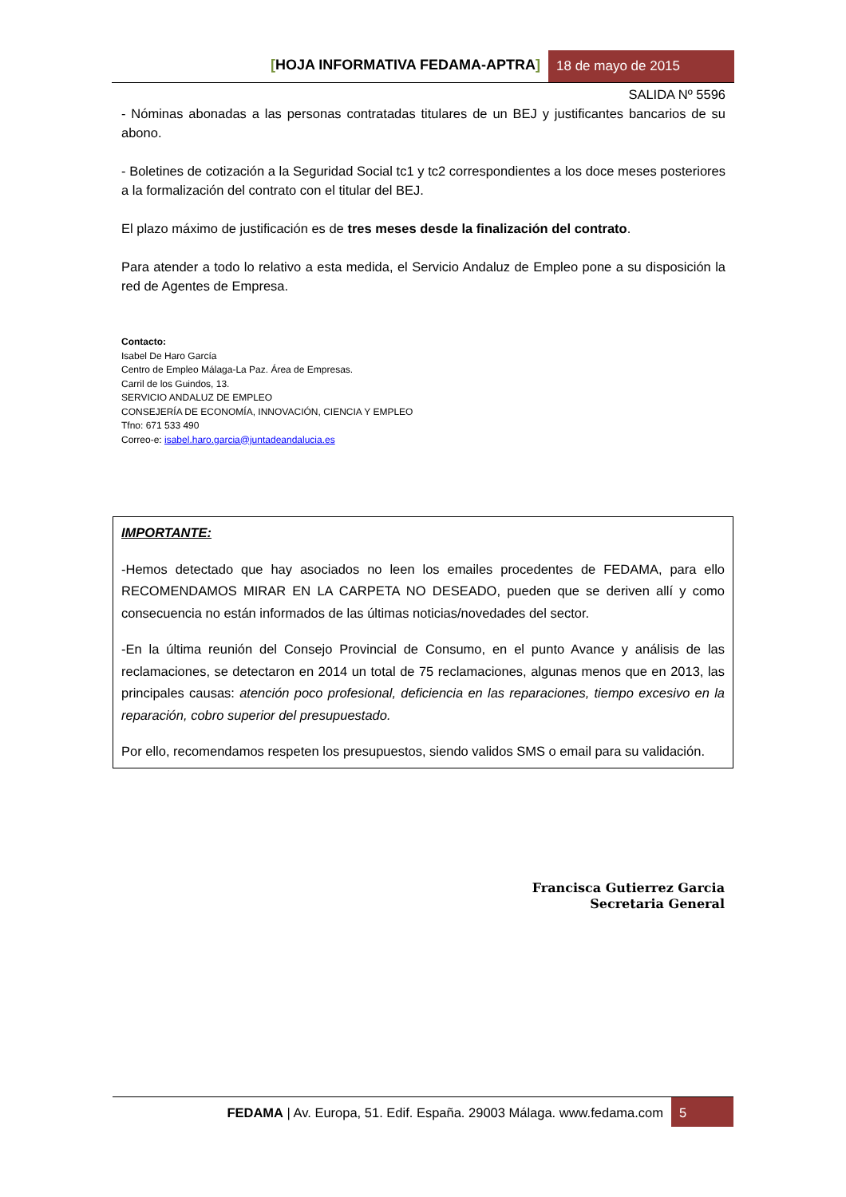[HOJA INFORMATIVA FEDAMA-APTRA]
18 de mayo de 2015
SALIDA Nº 5596
- Nóminas abonadas a las personas contratadas titulares de un BEJ y justificantes bancarios de su abono.
- Boletines de cotización a la Seguridad Social tc1 y tc2 correspondientes a los doce meses posteriores a la formalización del contrato con el titular del BEJ.
El plazo máximo de justificación es de tres meses desde la finalización del contrato.
Para atender a todo lo relativo a esta medida, el Servicio Andaluz de Empleo pone a su disposición la red de Agentes de Empresa.
Contacto:
Isabel De Haro García
Centro de Empleo Málaga-La Paz. Área de Empresas.
Carril de los Guindos, 13.
SERVICIO ANDALUZ DE EMPLEO
CONSEJERÍA DE ECONOMÍA, INNOVACIÓN, CIENCIA Y EMPLEO
Tfno: 671 533 490
Correo-e: isabel.haro.garcia@juntadeandalucia.es
IMPORTANTE:
-Hemos detectado que hay asociados no leen los emailes procedentes de FEDAMA, para ello RECOMENDAMOS MIRAR EN LA CARPETA NO DESEADO, pueden que se deriven allí y como consecuencia no están informados de las últimas noticias/novedades del sector.
-En la última reunión del Consejo Provincial de Consumo, en el punto Avance y análisis de las reclamaciones, se detectaron en 2014 un total de 75 reclamaciones, algunas menos que en 2013, las principales causas: atención poco profesional, deficiencia en las reparaciones, tiempo excesivo en la reparación, cobro superior del presupuestado.
Por ello, recomendamos respeten los presupuestos, siendo validos SMS o email para su validación.
Francisca Gutierrez Garcia
Secretaria General
FEDAMA | Av. Europa, 51. Edif. España. 29003 Málaga. www.fedama.com
5